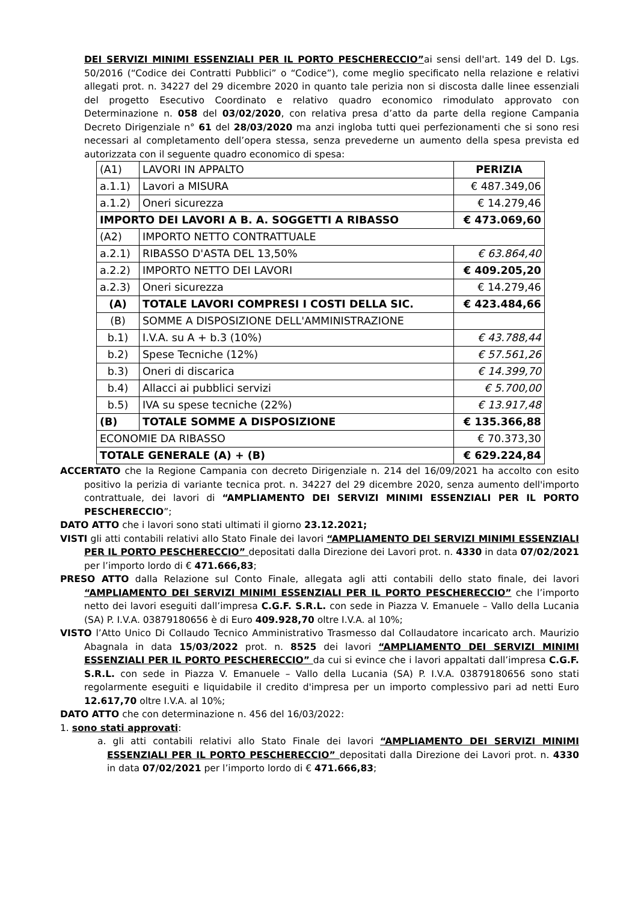DEI SERVIZI MINIMI ESSENZIALI PER IL PORTO PESCHERECCIO”ai sensi dell'art. 149 del D. Lgs. 50/2016 (“Codice dei Contratti Pubblici” o “Codice”), come meglio specificato nella relazione e relativi allegati prot. n. 34227 del 29 dicembre 2020 in quanto tale perizia non si discosta dalle linee essenziali del progetto Esecutivo Coordinato e relativo quadro economico rimodulato approvato con Determinazione n. 058 del 03/02/2020, con relativa presa d’atto da parte della regione Campania Decreto Dirigenziale n° 61 del 28/03/2020 ma anzi ingloba tutti quei perfezionamenti che si sono resi necessari al completamento dell’opera stessa, senza prevederne un aumento della spesa prevista ed autorizzata con il seguente quadro economico di spesa:
| (A1) | LAVORI IN APPALTO | PERIZIA |
| a.1.1) | Lavori a MISURA | € 487.349,06 |
| a.1.2) | Oneri sicurezza | € 14.279,46 |
| IMPORTO DEI LAVORI A B. A. SOGGETTI A RIBASSO | | € 473.069,60 |
| (A2) | IMPORTO NETTO CONTRATTUALE | |
| a.2.1) | RIBASSO D'ASTA DEL 13,50% | € 63.864,40 |
| a.2.2) | IMPORTO NETTO DEI LAVORI | € 409.205,20 |
| a.2.3) | Oneri sicurezza | € 14.279,46 |
| (A) | TOTALE LAVORI COMPRESI I COSTI DELLA SIC. | € 423.484,66 |
| (B) | SOMME A DISPOSIZIONE DELL'AMMINISTRAZIONE | |
| b.1) | I.V.A. su A + b.3 (10%) | € 43.788,44 |
| b.2) | Spese Tecniche (12%) | € 57.561,26 |
| b.3) | Oneri di discarica | € 14.399,70 |
| b.4) | Allacci ai pubblici servizi | € 5.700,00 |
| b.5) | IVA su spese tecniche (22%) | € 13.917,48 |
| (B) | TOTALE SOMME A DISPOSIZIONE | € 135.366,88 |
| ECONOMIE DA RIBASSO | | € 70.373,30 |
| TOTALE GENERALE (A) + (B) | | € 629.224,84 |
ACCERTATO che la Regione Campania con decreto Dirigenziale n. 214 del 16/09/2021 ha accolto con esito positivo la perizia di variante tecnica prot. n. 34227 del 29 dicembre 2020, senza aumento dell'importo contrattuale, dei lavori di “AMPLIAMENTO DEI SERVIZI MINIMI ESSENZIALI PER IL PORTO PESCHERECCIO”;
DATO ATTO che i lavori sono stati ultimati il giorno 23.12.2021;
VISTI gli atti contabili relativi allo Stato Finale dei lavori “AMPLIAMENTO DEI SERVIZI MINIMI ESSENZIALI PER IL PORTO PESCHERECCIO” depositati dalla Direzione dei Lavori prot. n. 4330 in data 07/02/2021 per l’importo lordo di € 471.666,83;
PRESO ATTO dalla Relazione sul Conto Finale, allegata agli atti contabili dello stato finale, dei lavori “AMPLIAMENTO DEI SERVIZI MINIMI ESSENZIALI PER IL PORTO PESCHERECCIO” che l’importo netto dei lavori eseguiti dall’impresa C.G.F. S.R.L. con sede in Piazza V. Emanuele – Vallo della Lucania (SA) P. I.V.A. 03879180656 è di Euro 409.928,70 oltre I.V.A. al 10%;
VISTO l’Atto Unico Di Collaudo Tecnico Amministrativo Trasmesso dal Collaudatore incaricato arch. Maurizio Abagnala in data 15/03/2022 prot. n. 8525 dei lavori “AMPLIAMENTO DEI SERVIZI MINIMI ESSENZIALI PER IL PORTO PESCHERECCIO” da cui si evince che i lavori appaltati dall’impresa C.G.F. S.R.L. con sede in Piazza V. Emanuele – Vallo della Lucania (SA) P. I.V.A. 03879180656 sono stati regolarmente eseguiti e liquidabile il credito d'impresa per un importo complessivo pari ad netti Euro 12.617,70 oltre I.V.A. al 10%;
DATO ATTO che con determinazione n. 456 del 16/03/2022:
1. sono stati approvati:
a. gli atti contabili relativi allo Stato Finale dei lavori “AMPLIAMENTO DEI SERVIZI MINIMI ESSENZIALI PER IL PORTO PESCHERECCIO” depositati dalla Direzione dei Lavori prot. n. 4330 in data 07/02/2021 per l’importo lordo di € 471.666,83;